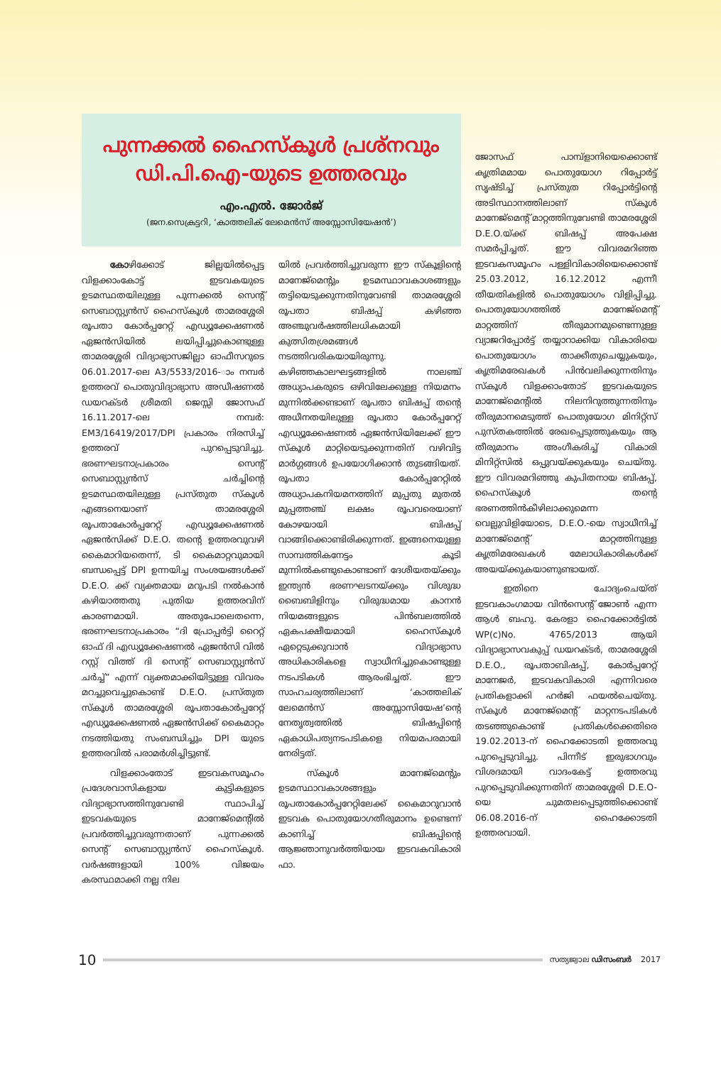പുന്നക്കൽ ഹൈസ്കൂൾ പ്രശ്നവും ഡി.പി.ഐ-യുടെ ഉത്തരവും
എം.എൽ. ജോർജ്
(ജന.സെക്രട്ടറി, ‘കാത്തലിക് ലേമെൻസ് അസ്സോസിയേഷൻ’)
കോഴിക്കോട് ജില്ലയിൽപ്പെട്ട വിളക്കാംകോട്ട് ഇടവകയുടെ ഉടമസ്ഥതയിലുള്ള പുന്നക്കൽ സെന്റ് സെബാസ്റ്റ്യൻസ് ഹൈസ്കൂൾ താമരശ്ശേരി രൂപതാ കോർപ്പറേറ്റ് എഡ്യൂക്കേഷണൽ ഏജൻസിയിൽ ലയിപ്പിച്ചുകൊണ്ടുള്ള താമരശ്ശേരി വിദ്യാഭ്യാസജില്ലാ ഓഫീസറുടെ 06.01.2017-ലെ A3/5533/2016-ാം നമ്പർ ഉത്തരവ് പൊതുവിദ്യാഭ്യാസ അഡീഷണൽ ഡയറക്ടർ ശ്രീമതി ജെസ്സി ജോസഫ് 16.11.2017-ലെ നമ്പർ: EM3/16419/2017/DPI പ്രകാരം നിരസിച്ച് ഉത്തരവ് പുറപ്പെടുവിച്ചു. ഭരണഘടനാപ്രകാരം സെന്റ് സെബാസ്റ്റ്യൻസ് ചർച്ചിന്റെ ഉടമസ്ഥതയിലുള്ള പ്രസ്തുത സ്കൂൾ എങ്ങനെയാണ് താമരശ്ശേരി രൂപതാകോർപ്പറേറ്റ് എഡ്യൂക്കേഷണൽ ഏജൻസിക്ക് D.E.O. തന്റെ ഉത്തരവുവഴി കൈമാറിയതെന്ന്, ടി കൈമാറ്റവുമായി ബന്ധപ്പെട്ട് DPI ഉന്നയിച്ച സംശയങ്ങൾക്ക് D.E.O. ക്ക് വ്യക്തമായ മറുപടി നൽകാൻ കഴിയാത്തതു പുതിയ ഉത്തരവിന് കാരണമായി. അതുപോലെതന്നെ, ഭരണഘടനാപ്രകാരം “ദി പ്രോപ്പർട്ടി റൈറ്റ് ഓഫ് ദി എഡ്യൂക്കേഷണൽ ഏജൻസി വിൽ റസ്റ്റ് വിത്ത് ദി സെന്റ് സെബാസ്റ്റ്യൻസ് ചർച്ച്” എന്ന് വ്യക്തമാക്കിയിട്ടുള്ള വിവരം മറച്ചുവെച്ചുകൊണ്ട് D.E.O. പ്രസ്തുത സ്കൂൾ താമരശ്ശേരി രൂപതാകോർപ്പറേറ്റ് എഡ്യൂക്കേഷണൽ ഏജൻസിക്ക് കൈമാറ്റം നടത്തിയതു സംബന്ധിച്ചും DPI യുടെ ഉത്തരവിൽ പരാമർശിച്ചിട്ടുണ്ട്.
വിളക്കാംതോട് ഇടവകസമൂഹം പ്രദേശവാസികളായ കുട്ടികളുടെ വിദ്യാഭ്യാസത്തിനുവേണ്ടി സ്ഥാപിച്ച് ഇടവകയുടെ മാനേജ്മെന്റിൽ പ്രവർത്തിച്ചുവരുന്നതാണ് പുന്നക്കൽ സെന്റ് സെബാസ്റ്റ്യൻസ് ഹൈസ്കൂൾ. വർഷങ്ങളായി 100% വിജയം കരസ്ഥമാക്കി നല്ല നില
യിൽ പ്രവർത്തിച്ചുവരുന്ന ഈ സ്കൂളിന്റെ മാനേജ്മെന്റും ഉടമസ്ഥാവകാശങ്ങളും തട്ടിയെടുക്കുന്നതിനുവേണ്ടി താമരശ്ശേരി രൂപതാ ബിഷപ്പ് കഴിഞ്ഞ അഞ്ചുവർഷത്തിലധികമായി കുത്സിതശ്രമങ്ങൾ നടത്തിവരികയായിരുന്നു. കഴിഞ്ഞകാലഘട്ടങ്ങളിൽ നാലഞ്ച് അധ്യാപകരുടെ ഒഴിവിലേക്കുള്ള നിയമനം മുന്നിൽക്കണ്ടാണ് രൂപതാ ബിഷപ്പ് തന്റെ അധീനതയിലുള്ള രൂപതാ കോർപ്പറേറ്റ് എഡ്യൂക്കേഷണൽ ഏജൻസിയിലേക്ക് ഈ സ്കൂൾ മാറ്റിയെടുക്കുന്നതിന് വഴിവിട്ട മാർഗ്ഗങ്ങൾ ഉപയോഗിക്കാൻ തുടങ്ങിയത്. രൂപതാ കോർപ്പറേറ്റിൽ അധ്യാപകനിയമനത്തിന് മുപ്പതു മുതൽ മുപ്പത്തഞ്ച് ലക്ഷം രൂപവരെയാണ് കോഴയായി ബിഷപ്പ് വാങ്ങിക്കൊണ്ടിരിക്കുന്നത്. ഇങ്ങനെയുള്ള സാമ്പത്തികനേട്ടം കൂടി മുന്നിൽകണ്ടുകൊണ്ടാണ് ദേശീയതയ്ക്കും ഇന്ത്യൻ ഭരണഘടനയ്ക്കും വിശുദ്ധ ബൈബിളിനും വിരുദ്ധമായ കാനൻ നിയമങ്ങളുടെ പിൻബലത്തിൽ ഏകപക്ഷീയമായി ഹൈസ്കൂൾ ഏറ്റെടുക്കുവാൻ വിദ്യാഭ്യാസ അധികാരികളെ സ്വാധീനിച്ചുകൊണ്ടുള്ള നടപടികൾ ആരംഭിച്ചത്. ഈ സാഹചര്യത്തിലാണ് ‘കാത്തലിക് ലേമെൻസ് അസ്സോസിയേഷ’ന്റെ നേതൃത്വത്തിൽ ബിഷപ്പിന്റെ ഏകാധിപത്യനടപടികളെ നിയമപരമായി നേരിട്ടത്.
സ്കൂൾ മാനേജ്മെന്റും ഉടമസ്ഥാവകാശങ്ങളും രൂപതാകോർപ്പറേറ്റിലേക്ക് കൈമാറുവാൻ ഇടവക പൊതുയോഗതീരുമാനം ഉണ്ടെന്ന് കാണിച്ച് ബിഷപ്പിന്റെ ആജ്ഞാനുവർത്തിയായ ഇടവകവികാരി ഫാ.
ജോസഫ് പാമ്പ്ളാനിയെക്കൊണ്ട് കൃത്രിമമായ പൊതുയോഗ റിപ്പോർട്ട് സൃഷ്ടിച്ച് പ്രസ്തുത റിപ്പോർട്ടിന്റെ അടിസ്ഥാനത്തിലാണ് സ്കൂൾ മാനേജ്മെന്റ് മാറ്റത്തിനുവേണ്ടി താമരശ്ശേരി D.E.O.യ്ക്ക് ബിഷപ്പ് അപേക്ഷ സമർപ്പിച്ചത്. ഈ വിവരമറിഞ്ഞ ഇടവകസമൂഹം പള്ളിവികാരിയെക്കൊണ്ട് 25.03.2012, 16.12.2012 എന്നീ തീയതികളിൽ പൊതുയോഗം വിളിപ്പിച്ചു. പൊതുയോഗത്തിൽ മാനേജ്മെന്റ് മാറ്റത്തിന് തീരുമാനമുണ്ടെന്നുള്ള വ്യാജറിപ്പോർട്ട് തയ്യാറാക്കിയ വികാരിയെ പൊതുയോഗം താക്കീതുചെയ്യുകയും, കൃത്രിമരേഖകൾ പിൻവലിക്കുന്നതിനും സ്കൂൾ വിളക്കാംതോട് ഇടവകയുടെ മാനേജ്മെന്റിൽ നിലനിറുത്തുന്നതിനും തീരുമാനമെടുത്ത് പൊതുയോഗ മിനിറ്റ്സ് പുസ്തകത്തിൽ രേഖപ്പെടുത്തുകയും ആ തീരുമാനം അംഗീകരിച്ച് വികാരി മിനിറ്റ്സിൽ ഒപ്പുവയ്ക്കുകയും ചെയ്തു. ഈ വിവരമറിഞ്ഞു കുപിതനായ ബിഷപ്പ്, ഹൈസ്കൂൾ തന്റെ ഭരണത്തിൻകീഴിലാക്കുമെന്ന വെല്ലുവിളിയോടെ, D.E.O.-യെ സ്വാധീനിച്ച് മാനേജ്മെന്റ് മാറ്റത്തിനുള്ള കൃത്രിമരേഖകൾ മേലാധികാരികൾക്ക് അയയ്ക്കുകയാണുണ്ടായത്.
ഇതിനെ ചോദ്യംചെയ്ത് ഇടവകാംഗമായ വിൻസെന്റ് ജോൺ എന്ന ആൾ ബഹു. കേരളാ ഹൈക്കോർട്ടിൽ WP(c)No. 4765/2013 ആയി വിദ്യാഭ്യാസവകുപ്പ് ഡയറക്ടർ, താമരശ്ശേരി D.E.O., രൂപതാബിഷപ്പ്, കോർപ്പറേറ്റ് മാനേജർ, ഇടവകവികാരി എന്നിവരെ പ്രതികളാക്കി ഹർജി ഫയൽചെയ്തു. സ്കൂൾ മാനേജ്മെന്റ് മാറ്റനടപടികൾ തടഞ്ഞുകൊണ്ട് പ്രതികൾക്കെതിരെ 19.02.2013-ന് ഹൈക്കോടതി ഉത്തരവു പുറപ്പെടുവിച്ചു. പിന്നീട് ഇരുഭാഗവും വിശദമായി വാദംകേട്ട് ഉത്തരവു പുറപ്പെടുവിക്കുന്നതിന് താമരശ്ശേരി D.E.O-യെ ചുമതലപ്പെടുത്തിക്കൊണ്ട് 06.08.2016-ന് ഹൈക്കോടതി ഉത്തരവായി.
10 സത്യജ്വാല ഡിസംബർ 2017